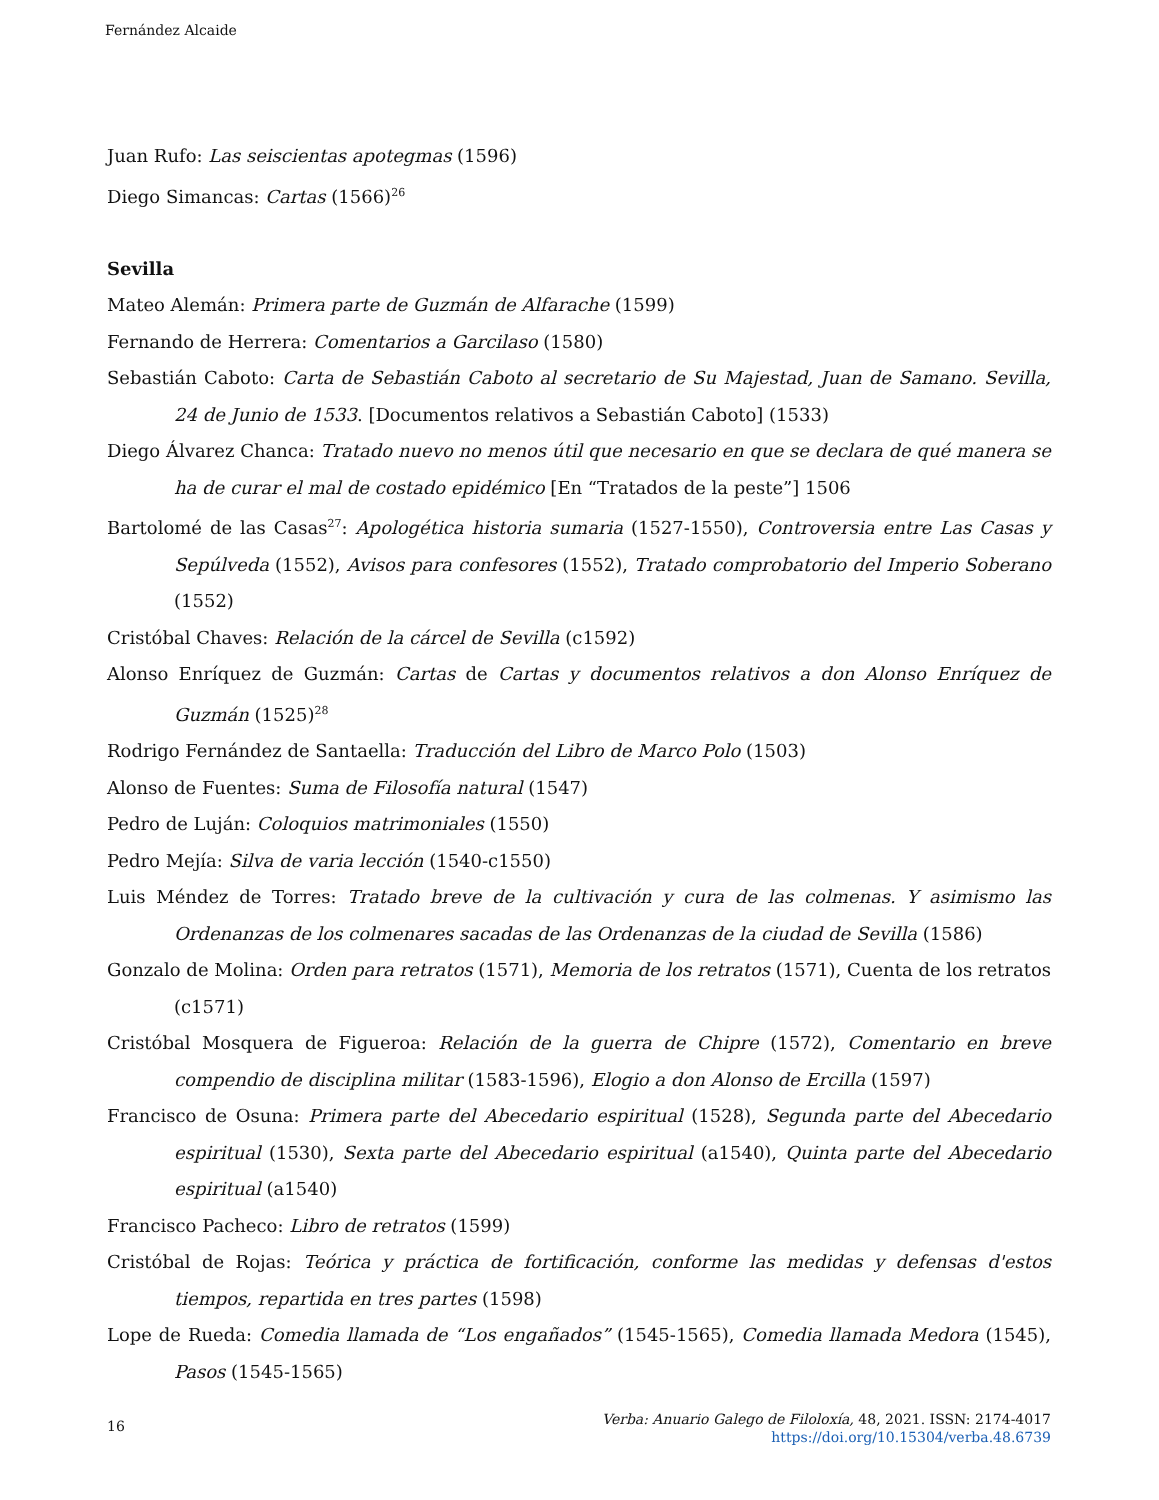Fernández Alcaide
Juan Rufo: Las seiscientas apotegmas (1596)
Diego Simancas: Cartas (1566)<sup>26</sup>
Sevilla
Mateo Alemán: Primera parte de Guzmán de Alfarache (1599)
Fernando de Herrera: Comentarios a Garcilaso (1580)
Sebastián Caboto: Carta de Sebastián Caboto al secretario de Su Majestad, Juan de Samano. Sevilla, 24 de Junio de 1533. [Documentos relativos a Sebastián Caboto] (1533)
Diego Álvarez Chanca: Tratado nuevo no menos útil que necesario en que se declara de qué manera se ha de curar el mal de costado epidémico [En “Tratados de la peste”] 1506
Bartolomé de las Casas<sup>27</sup>: Apologética historia sumaria (1527-1550), Controversia entre Las Casas y Sepúlveda (1552), Avisos para confesores (1552), Tratado comprobatorio del Imperio Soberano (1552)
Cristóbal Chaves: Relación de la cárcel de Sevilla (c1592)
Alonso Enríquez de Guzmán: Cartas de Cartas y documentos relativos a don Alonso Enríquez de Guzmán (1525)<sup>28</sup>
Rodrigo Fernández de Santaella: Traducción del Libro de Marco Polo (1503)
Alonso de Fuentes: Suma de Filosofía natural (1547)
Pedro de Luján: Coloquios matrimoniales (1550)
Pedro Mejía: Silva de varia lección (1540-c1550)
Luis Méndez de Torres: Tratado breve de la cultivación y cura de las colmenas. Y asimismo las Ordenanzas de los colmenares sacadas de las Ordenanzas de la ciudad de Sevilla (1586)
Gonzalo de Molina: Orden para retratos (1571), Memoria de los retratos (1571), Cuenta de los retratos (c1571)
Cristóbal Mosquera de Figueroa: Relación de la guerra de Chipre (1572), Comentario en breve compendio de disciplina militar (1583-1596), Elogio a don Alonso de Ercilla (1597)
Francisco de Osuna: Primera parte del Abecedario espiritual (1528), Segunda parte del Abecedario espiritual (1530), Sexta parte del Abecedario espiritual (a1540), Quinta parte del Abecedario espiritual (a1540)
Francisco Pacheco: Libro de retratos (1599)
Cristóbal de Rojas: Teórica y práctica de fortificación, conforme las medidas y defensas d'estos tiempos, repartida en tres partes (1598)
Lope de Rueda: Comedia llamada de “Los engañados” (1545-1565), Comedia llamada Medora (1545), Pasos (1545-1565)
16
Verba: Anuario Galego de Filoloxía, 48, 2021. ISSN: 2174-4017
https://doi.org/10.15304/verba.48.6739